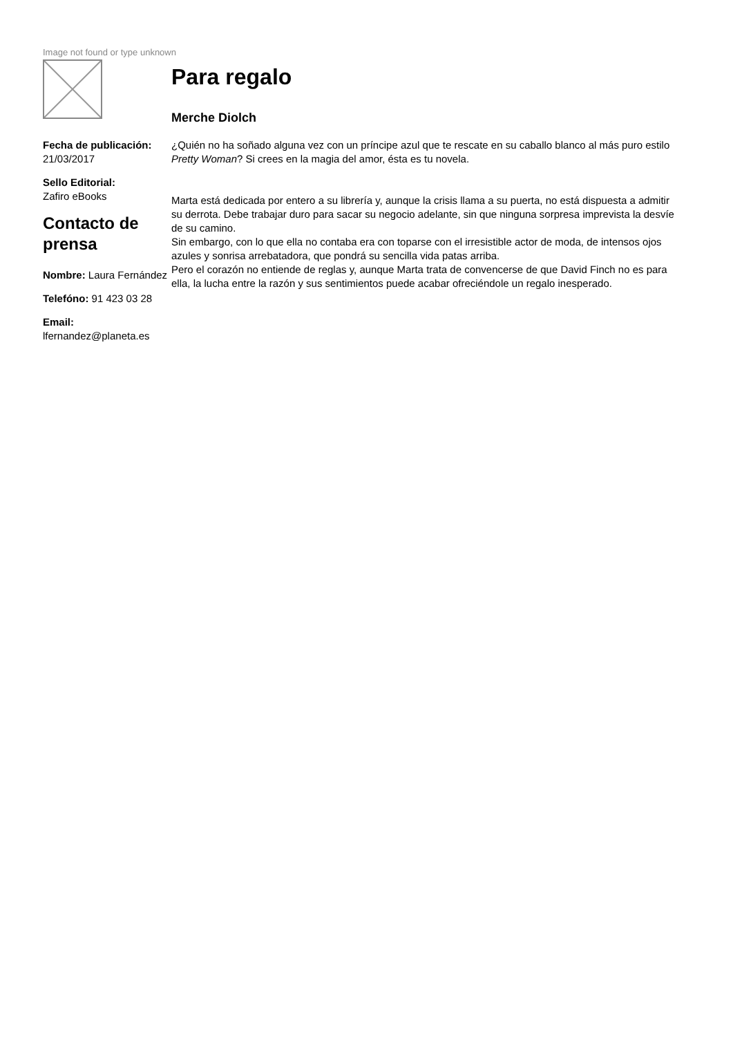Image not found or type unknown
Fecha de publicación:
21/03/2017
Sello Editorial:
Zafiro eBooks
Contacto de prensa
Nombre: Laura Fernández
Telefóno: 91 423 03 28
Email:
lfernandez@planeta.es
Para regalo
Merche Diolch
¿Quién no ha soñado alguna vez con un príncipe azul que te rescate en su caballo blanco al más puro estilo Pretty Woman? Si crees en la magia del amor, ésta es tu novela.
Marta está dedicada por entero a su librería y, aunque la crisis llama a su puerta, no está dispuesta a admitir su derrota. Debe trabajar duro para sacar su negocio adelante, sin que ninguna sorpresa imprevista la desvíe de su camino.
Sin embargo, con lo que ella no contaba era con toparse con el irresistible actor de moda, de intensos ojos azules y sonrisa arrebatadora, que pondrá su sencilla vida patas arriba.
Pero el corazón no entiende de reglas y, aunque Marta trata de convencerse de que David Finch no es para ella, la lucha entre la razón y sus sentimientos puede acabar ofreciéndole un regalo inesperado.